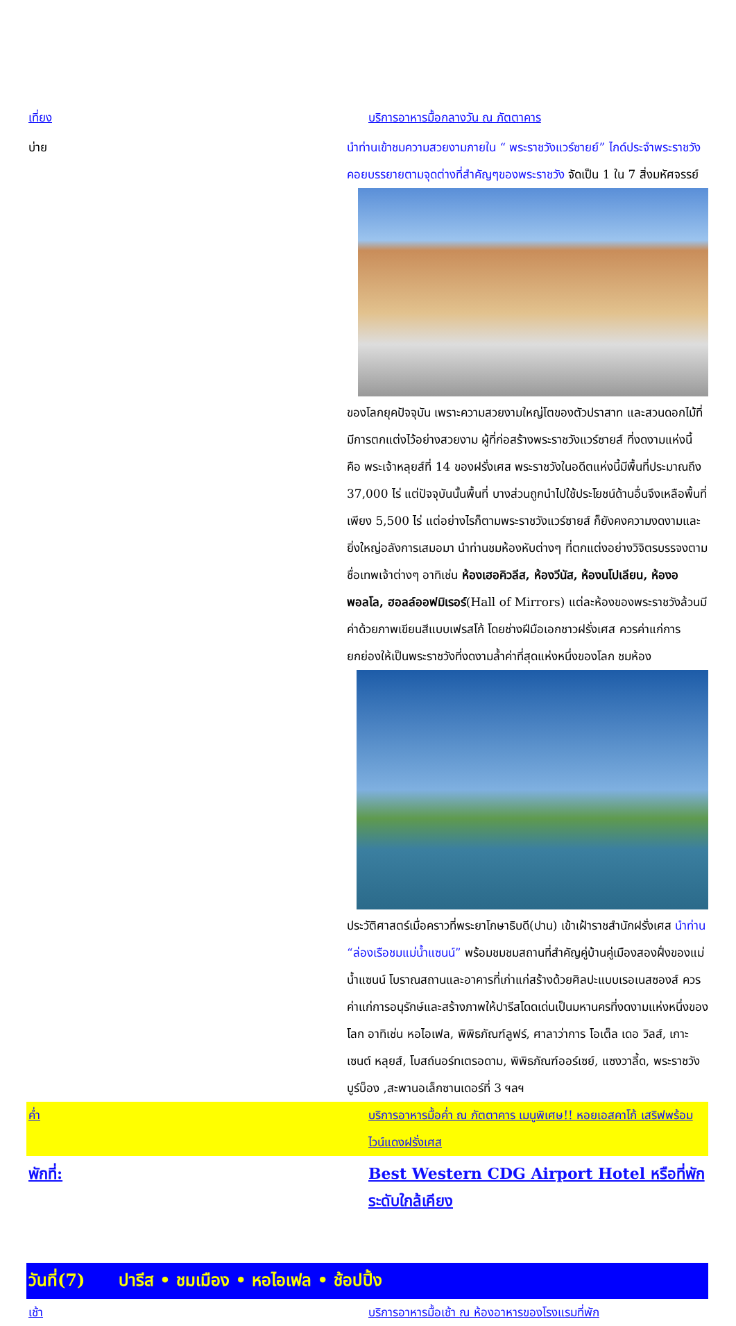เที่ยง บริการอาหารมื้อกลางวัน ณ ภัตตาคาร
บ่าย นำท่านเข้าชมความสวยงามภายใน “ พระราชวังแวร์ซายย์” ไกด์ประจำพระราชวังคอยบรรยายตามจุดต่างที่สำคัญๆของพระราชวัง
จัดเป็น 1 ใน 7 สิ่งมหัศจรรย์ของโลกยุคปัจจุบัน เพราะความสวยงามใหญ่โตของตัวปราสาท และสวนดอกไม้ที่มีการตกแต่งไว้อย่างสวยงาม ผู้ที่ก่อสร้างพระราชวังแวร์ซายส์ ที่งดงามแห่งนี้ คือ พระเจ้าหลุยส์ที่ 14 ของฝรั่งเศส พระราชวังในอดีตแห่งนี้มีพื้นที่ประมาณถึง 37,000 ไร่ แต่ปัจจุบันนั้นพื้นที่ บางส่วนถูกนำไปใช้ประโยชน์ด้านอื่นจึงเหลือพื้นที่เพียง 5,500 ไร่ แต่อย่างไรก็ตามพระราชวังแวร์ซายส์ ก็ยังคงความงดงามและยิ่งใหญ่อลังการเสมอมา นำท่านชมห้องหับต่างๆ ที่ตกแต่งอย่างวิจิตรบรรจงตามชื่อเทพเจ้าต่างๆ อาทิเช่น ห้องเฮอคิวลีส, ห้องวีนัส, ห้องนโปเลียน, ห้องอพอลโล, ฮอลล์ออฟมิเรอร์(Hall of Mirrors) แต่ละห้องของพระราชวังล้วนมีค่าด้วยภาพเขียนสีแบบเฟรสโก้ โดยช่างฝีมือเอกชาวฝรั่งเศส ควรค่าแก่การยกย่องให้เป็นพระราชวังที่งดงามล้ำค่าที่สุดแห่งหนึ่งของโลก ชมห้อง
ประวัติศาสตร์เมื่อคราวที่พระยาโกษาธิบดี(ปาน) เข้าเฝ้าราชสำนักฝรั่งเศส นำท่าน “ล่องเรือชมแม่น้ำแซนน์” พร้อมชมชมสถานที่สำคัญคู่บ้านคู่เมืองสองฝั่งของแม่น้ำแซนน์ โบราณสถานและอาคารที่เก่าแก่สร้างด้วยศิลปะแบบเรอเนสซองส์ ควรค่าแก่การอนุรักษ์และสร้างภาพให้ปารีสโดดเด่นเป็นมหานครที่งดงามแห่งหนึ่งของโลก อาทิเช่น หอไอเฟล, พิพิธภัณฑ์ลูฟร์, ศาลาว่าการ โอเต็ล เดอ วิลส์, เกาะเซนต์ หลุยส์, โบสถ์นอร์ทเตรอดาม, พิพิธภัณฑ์ออร์เซย์, แซงวาลี้ด, พระราชวังบูร์บ็อง ,สะพานอเล็กซานเดอร์ที่ 3 ฯลฯ
ค่ำ บริการอาหารมื้อค่ำ ณ ภัตตาคาร เมนูพิเศษ!! หอยเอสคาโก้ เสริฟพร้อมไวน์แดงฝรั่งเศส
พักที่: Best Western CDG Airport Hotel หรือที่พักระดับใกล้เคียง
วันที่(7) ปารีส • ชมเมือง • หอไอเฟล • ช้อปปิ้ง
เช้า บริการอาหารมื้อเช้า ณ ห้องอาหารของโรงแรมที่พัก